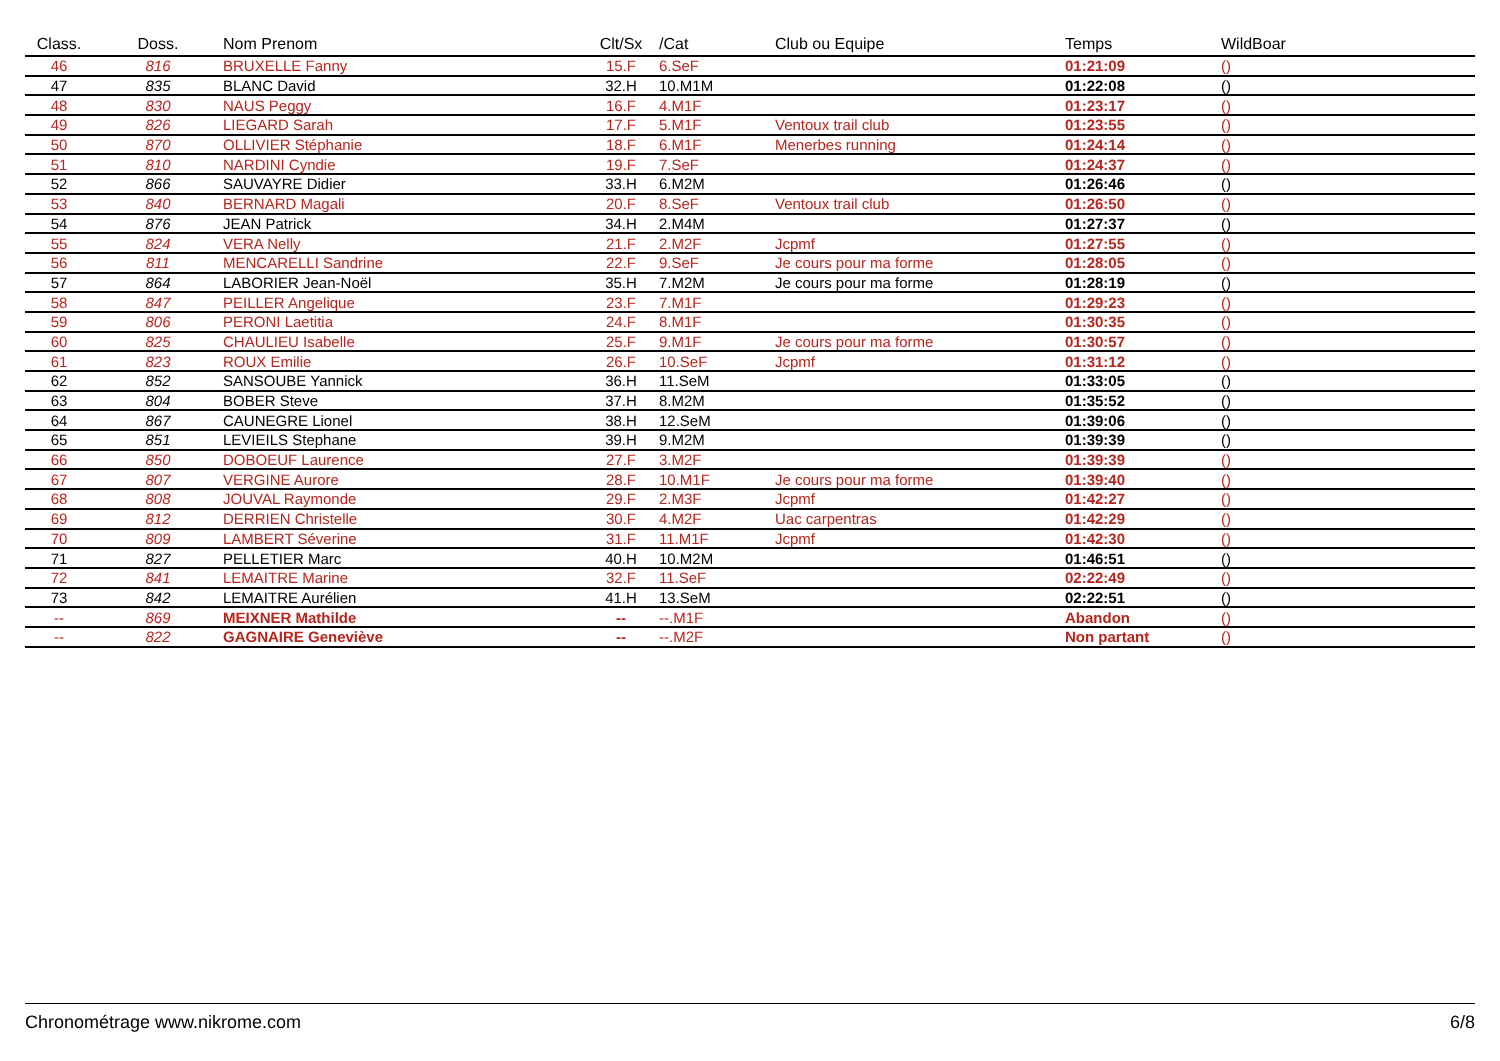| Class. | Doss. | Nom Prenom | Clt/Sx | /Cat | Club ou Equipe | Temps | WildBoar |
| --- | --- | --- | --- | --- | --- | --- | --- |
| 46 | 816 | BRUXELLE Fanny | 15.F | 6.SeF | | 01:21:09 | () |
| 47 | 835 | BLANC David | 32.H | 10.M1M | | 01:22:08 | () |
| 48 | 830 | NAUS Peggy | 16.F | 4.M1F | | 01:23:17 | () |
| 49 | 826 | LIEGARD Sarah | 17.F | 5.M1F | Ventoux trail club | 01:23:55 | () |
| 50 | 870 | OLLIVIER Stéphanie | 18.F | 6.M1F | Menerbes running | 01:24:14 | () |
| 51 | 810 | NARDINI Cyndie | 19.F | 7.SeF | | 01:24:37 | () |
| 52 | 866 | SAUVAYRE Didier | 33.H | 6.M2M | | 01:26:46 | () |
| 53 | 840 | BERNARD Magali | 20.F | 8.SeF | Ventoux trail club | 01:26:50 | () |
| 54 | 876 | JEAN Patrick | 34.H | 2.M4M | | 01:27:37 | () |
| 55 | 824 | VERA Nelly | 21.F | 2.M2F | Jcpmf | 01:27:55 | () |
| 56 | 811 | MENCARELLI Sandrine | 22.F | 9.SeF | Je cours pour ma forme | 01:28:05 | () |
| 57 | 864 | LABORIER Jean-Noël | 35.H | 7.M2M | Je cours pour ma forme | 01:28:19 | () |
| 58 | 847 | PEILLER Angelique | 23.F | 7.M1F | | 01:29:23 | () |
| 59 | 806 | PERONI Laetitia | 24.F | 8.M1F | | 01:30:35 | () |
| 60 | 825 | CHAULIEU Isabelle | 25.F | 9.M1F | Je cours pour ma forme | 01:30:57 | () |
| 61 | 823 | ROUX Emilie | 26.F | 10.SeF | Jcpmf | 01:31:12 | () |
| 62 | 852 | SANSOUBE Yannick | 36.H | 11.SeM | | 01:33:05 | () |
| 63 | 804 | BOBER Steve | 37.H | 8.M2M | | 01:35:52 | () |
| 64 | 867 | CAUNEGRE Lionel | 38.H | 12.SeM | | 01:39:06 | () |
| 65 | 851 | LEVIEILS Stephane | 39.H | 9.M2M | | 01:39:39 | () |
| 66 | 850 | DOBOEUF Laurence | 27.F | 3.M2F | | 01:39:39 | () |
| 67 | 807 | VERGINE Aurore | 28.F | 10.M1F | Je cours pour ma forme | 01:39:40 | () |
| 68 | 808 | JOUVAL Raymonde | 29.F | 2.M3F | Jcpmf | 01:42:27 | () |
| 69 | 812 | DERRIEN Christelle | 30.F | 4.M2F | Uac carpentras | 01:42:29 | () |
| 70 | 809 | LAMBERT Séverine | 31.F | 11.M1F | Jcpmf | 01:42:30 | () |
| 71 | 827 | PELLETIER Marc | 40.H | 10.M2M | | 01:46:51 | () |
| 72 | 841 | LEMAITRE Marine | 32.F | 11.SeF | | 02:22:49 | () |
| 73 | 842 | LEMAITRE Aurélien | 41.H | 13.SeM | | 02:22:51 | () |
| -- | 869 | MEIXNER Mathilde | -- | --.M1F | | Abandon | () |
| -- | 822 | GAGNAIRE Geneviève | -- | --.M2F | | Non partant | () |
Chronométrage www.nikrome.com 6/8